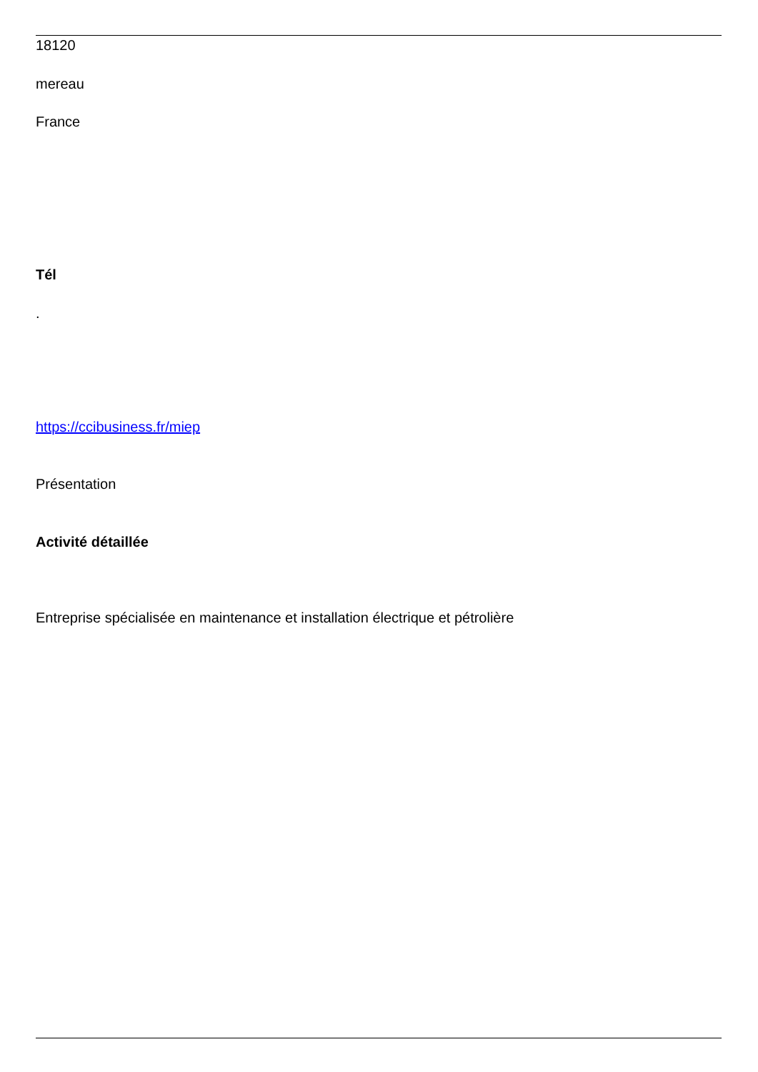18120
mereau
France
Tél
.
https://ccibusiness.fr/miep
Présentation
Activité détaillée
Entreprise spécialisée en maintenance et installation électrique et pétrolière